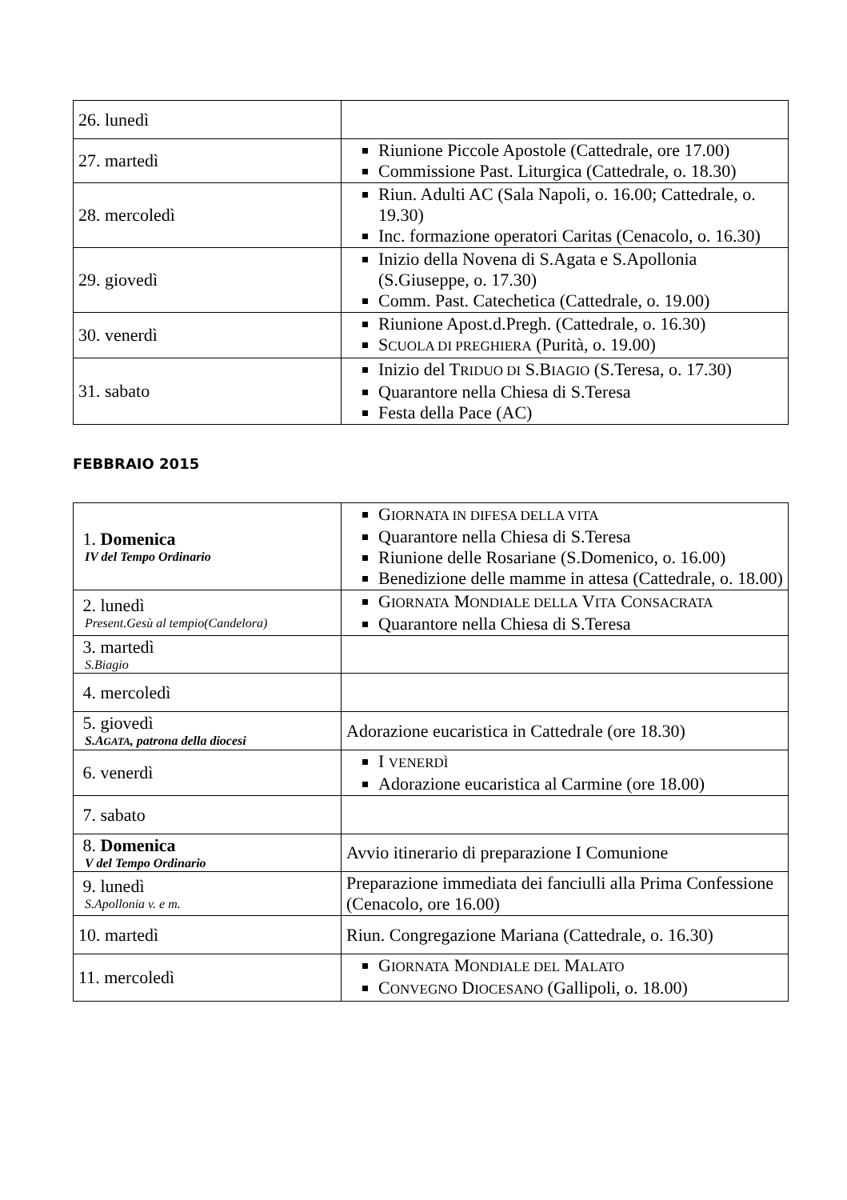| 26. lunedì | |
| 27. martedì | Riunione Piccole Apostole (Cattedrale, ore 17.00) Commissione Past. Liturgica (Cattedrale, o. 18.30) |
| 28. mercoledì | Riun. Adulti AC (Sala Napoli, o. 16.00; Cattedrale, o. 19.30) Inc. formazione operatori Caritas (Cenacolo, o. 16.30) |
| 29. giovedì | Inizio della Novena di S.Agata e S.Apollonia (S.Giuseppe, o. 17.30) Comm. Past. Catechetica (Cattedrale, o. 19.00) |
| 30. venerdì | Riunione Apost.d.Pregh. (Cattedrale, o. 16.30) S CUOLA DI PREGHIERA (Purità, o. 19.00) |
| 31. sabato | Inizio del T RIDUO DI S.B IAGIO (S.Teresa, o. 17.30) Quarantore nella Chiesa di S.Teresa Festa della Pace (AC) |
FEBBRAIO 2015
| 1. Domenica IV del Tempo Ordinario | G IORNATA IN DIFESA DELLA VITA Quarantore nella Chiesa di S.Teresa Riunione delle Rosariane (S.Domenico, o. 16.00) Benedizione delle mamme in attesa (Cattedrale, o. 18.00) |
| 2. lunedì Present.Gesù al tempio(Candelora) | G IORNATA M ONDIALE DELLA V ITA C ONSACRATA Quarantore nella Chiesa di S.Teresa |
| 3. martedì S.Biagio | |
| 4. mercoledì | |
| 5. giovedì S.A GATA , patrona della diocesi | Adorazione eucaristica in Cattedrale (ore 18.30) |
| 6. venerdì | I VENERDÌ Adorazione eucaristica al Carmine (ore 18.00) |
| 7. sabato | |
| 8. Domenica V del Tempo Ordinario | Avvio itinerario di preparazione I Comunione |
| 9. lunedì S.Apollonia v. e m. | Preparazione immediata dei fanciulli alla Prima Confessione (Cenacolo, ore 16.00) |
| 10. martedì | Riun. Congregazione Mariana (Cattedrale, o. 16.30) |
| 11. mercoledì | G IORNATA M ONDIALE DEL M ALATO C ONVEGNO D IOCESANO (Gallipoli, o. 18.00) |